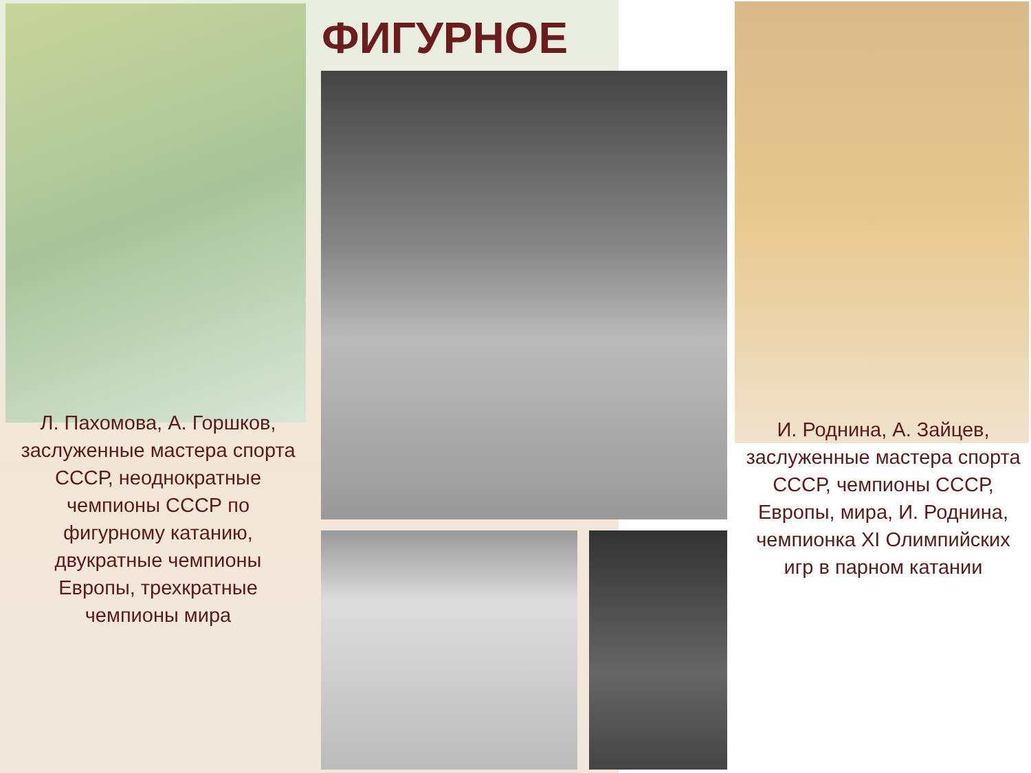ФИГУРНОЕ
Л. Пахомова, А. Горшков, заслуженные мастера спорта СССР, неоднократные чемпионы СССР по фигурному катанию, двукратные чемпионы Европы, трехкратные чемпионы мира
И. Роднина, А. Зайцев, заслуженные мастера спорта СССР, чемпионы СССР, Европы, мира, И. Роднина, чемпионка XI Олимпийских игр в парном катании